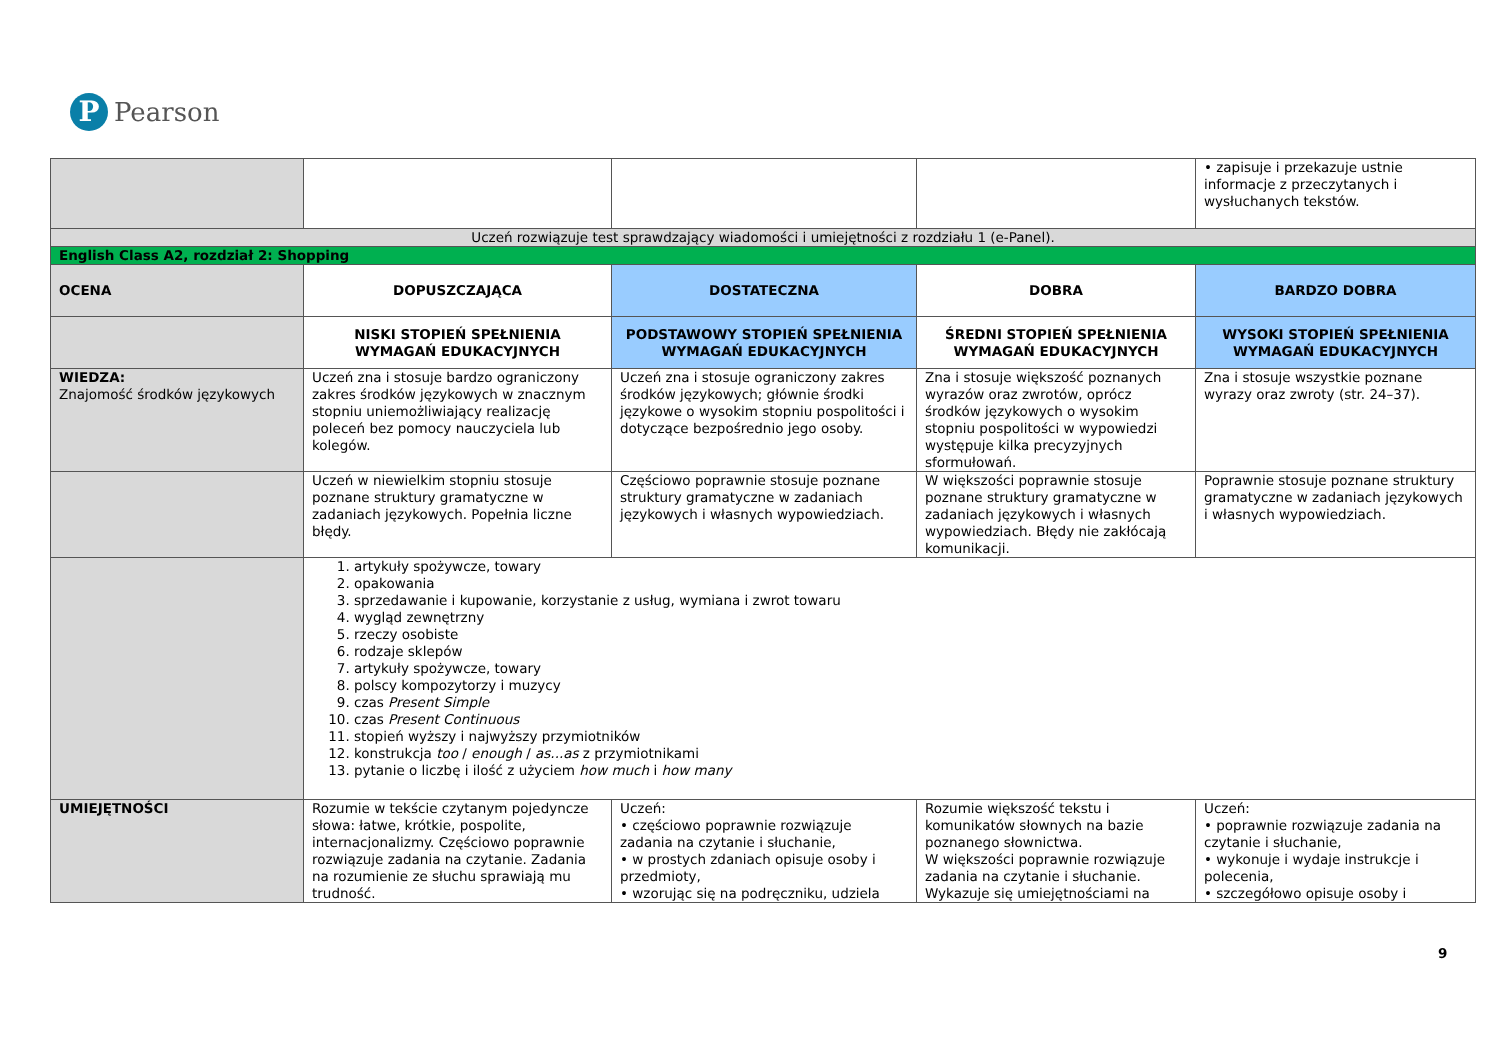P
Pearson
| | | | | • zapisuje i przekazuje ustnie informacje z przeczytanych i wysłuchanych tekstów. |
| Uczeń rozwiązuje test sprawdzający wiadomości i umiejętności z rozdziału 1 (e-Panel). | | | | |
| English Class A2, rozdział 2: Shopping | | | | |
| OCENA | DOPUSZCZAJĄCA | DOSTATECZNA | DOBRA | BARDZO DOBRA |
| | NISKI STOPIEŃ SPEŁNIENIA WYMAGAŃ EDUKACYJNYCH | PODSTAWOWY STOPIEŃ SPEŁNIENIA WYMAGAŃ EDUKACYJNYCH | ŚREDNI STOPIEŃ SPEŁNIENIA WYMAGAŃ EDUKACYJNYCH | WYSOKI STOPIEŃ SPEŁNIENIA WYMAGAŃ EDUKACYJNYCH |
| WIEDZA: Znajomość środków językowych | Uczeń zna i stosuje bardzo ograniczony zakres środków językowych w znacznym stopniu uniemożliwiający realizację poleceń bez pomocy nauczyciela lub kolegów. | Uczeń zna i stosuje ograniczony zakres środków językowych; głównie środki językowe o wysokim stopniu pospolitości i dotyczące bezpośrednio jego osoby. | Zna i stosuje większość poznanych wyrazów oraz zwrotów, oprócz środków językowych o wysokim stopniu pospolitości w wypowiedzi występuje kilka precyzyjnych sformułowań. | Zna i stosuje wszystkie poznane wyrazy oraz zwroty (str. 24–37). |
| | Uczeń w niewielkim stopniu stosuje poznane struktury gramatyczne w zadaniach językowych. Popełnia liczne błędy. | Częściowo poprawnie stosuje poznane struktury gramatyczne w zadaniach językowych i własnych wypowiedziach. | W większości poprawnie stosuje poznane struktury gramatyczne w zadaniach językowych i własnych wypowiedziach. Błędy nie zakłócają komunikacji. | Poprawnie stosuje poznane struktury gramatyczne w zadaniach językowych i własnych wypowiedziach. |
| | 1. artykuły spożywcze, towary 2. opakowania 3. sprzedawanie i kupowanie, korzystanie z usług, wymiana i zwrot towaru 4. wygląd zewnętrzny 5. rzeczy osobiste 6. rodzaje sklepów 7. artykuły spożywcze, towary 8. polscy kompozytorzy i muzycy 9. czas Present Simple 10. czas Present Continuous 11. stopień wyższy i najwyższy przymiotników 12. konstrukcja too / enough / as...as z przymiotnikami 13. pytanie o liczbę i ilość z użyciem how much i how many | | | |
| UMIEJĘTNOŚCI | Rozumie w tekście czytanym pojedyncze słowa: łatwe, krótkie, pospolite, internacjonalizmy. Częściowo poprawnie rozwiązuje zadania na czytanie. Zadania na rozumienie ze słuchu sprawiają mu trudność. | Uczeń: • częściowo poprawnie rozwiązuje zadania na czytanie i słuchanie, • w prostych zdaniach opisuje osoby i przedmioty, • wzorując się na podręczniku, udziela | Rozumie większość tekstu i komunikatów słownych na bazie poznanego słownictwa. W większości poprawnie rozwiązuje zadania na czytanie i słuchanie. Wykazuje się umiejętnościami na | Uczeń: • poprawnie rozwiązuje zadania na czytanie i słuchanie, • wykonuje i wydaje instrukcje i polecenia, • szczegółowo opisuje osoby i |
9